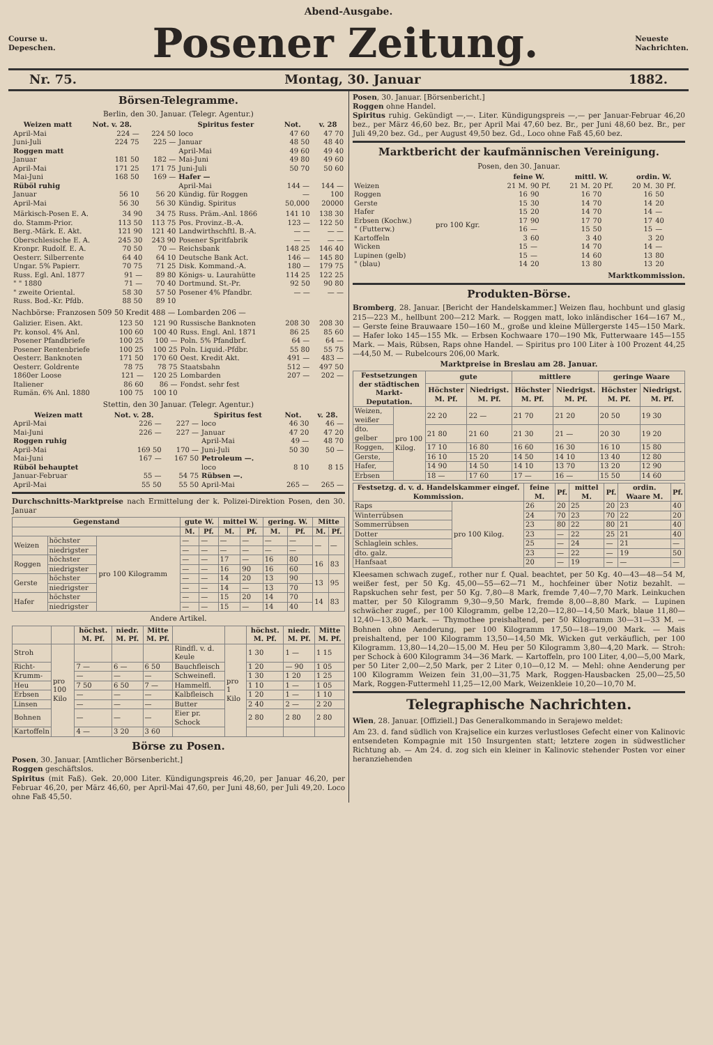Abend-Ausgabe.
Course u.
Depeschen.
Posener Zeitung.
Neueste
Nachrichten.
Nr. 75. Montag, 30. Januar 1882.
Börsen-Telegramme.
Berlin, den 30. Januar. (Telegr. Agentur.)
| Weizen matt | Not. v. 28. | | Spiritus fester | Not. | v. 28 |
| --- | --- | --- | --- | --- | --- |
| April-Mai | 224 — | 224 50 | loco | 47 60 | 47 70 |
| Juni-Juli | 224 75 | 225 — | Januar | 48 50 | 48 40 |
| Roggen matt | | | April-Mai | 49 60 | 49 40 |
| Januar | 181 50 | 182 — | Mai-Juni | 49 80 | 49 60 |
| April-Mai | 171 25 | 171 75 | Juni-Juli | 50 70 | 50 60 |
| Mai-Juni | 168 50 | 169 — | Hafer — | | |
| Rüböl ruhig | | | April-Mai | 144 — | 144 — |
| Januar | 56 10 | 56 20 | Kündig. für Roggen | — | 100 |
| April-Mai | 56 30 | 56 30 | Kündig. Spiritus | 50,000 | 20000 |
| Märkisch-Posen E. A. | 34 90 | 34 75 | Russ. Präm.-Anl. 1866 | 141 10 | 138 30 |
| do. Stamm-Prior. | 113 50 | 113 75 | Pos. Provinz.-B.-A. | 123 — | 122 50 |
| Berg.-Märk. E. Akt. | 121 90 | 121 40 | Landwirthschftl. B.-A. | — — | — — |
| Oberschlesische E. A. | 245 30 | 243 90 | Posener Spritfabrik | — — | — — |
| Kronpr. Rudolf. E. A. | 70 50 | 70 — | Reichsbank | 148 25 | 146 40 |
| Oesterr. Silberrente | 64 40 | 64 10 | Deutsche Bank Act. | 146 — | 145 80 |
| Ungar. 5% Papierr. | 70 75 | 71 25 | Disk. Kommand.-A. | 180 — | 179 75 |
| Russ. Egl. Anl. 1877 | 91 — | 89 80 | Königs- u. Laurahütte | 114 25 | 122 25 |
| " " 1880 | 71 — | 70 40 | Dortmund. St.-Pr. | 92 50 | 90 80 |
| " zweite Oriental. | 58 30 | 57 50 | Posener 4% Pfandbr. | — — | — — |
| Russ. Bod.-Kr. Pfdb. | 88 50 | 89 10 | | | |
Nachbörse: Franzosen 509 50 Kredit 488 — Lombarden 206 —
| Galizier. Eisen. Akt. | 123 50 | 121 90 | Russische Banknoten | 208 30 | 208 30 |
| Pr. konsol. 4% Anl. | 100 60 | 100 40 | Russ. Engl. Anl. 1871 | 86 25 | 85 60 |
| Posener Pfandbriefe | 100 25 | 100 — | Poln. 5% Pfandbrf. | 64 — | 64 — |
| Posener Rentenbriefe | 100 25 | 100 25 | Poln. Liquid.-Pfdbr. | 55 80 | 55 75 |
| Oesterr. Banknoten | 171 50 | 170 60 | Oest. Kredit Akt. | 491 — | 483 — |
| Oesterr. Goldrente | 78 75 | 78 75 | Staatsbahn | 512 — | 497 50 |
| 1860er Loose | 121 — | 120 25 | Lombarden | 207 — | 202 — |
| Italiener | 86 60 | 86 — | Fondst. sehr fest | | |
| Rumän. 6% Anl. 1880 | 100 75 | 100 10 | | | |
Stettin, den 30 Januar. (Telegr. Agentur.)
| Weizen matt | Not. v. 28. | | Spiritus fest | Not. | v. 28. |
| --- | --- | --- | --- | --- | --- |
| April-Mai | 226 — | 227 — | loco | 46 30 | 46 — |
| Mai-Juni | 226 — | 227 — | Januar | 47 20 | 47 20 |
| Roggen ruhig | | | April-Mai | 49 — | 48 70 |
| April-Mai | 169 50 | 170 — | Juni-Juli | 50 30 | 50 — |
| Mai-Juni | 167 — | 167 50 | Petroleum —. | | |
| Rüböl behauptet | | | loco | 8 10 | 8 15 |
| Januar-Februar | 55 — | 54 75 | Rübsen —. | | |
| April-Mai | 55 50 | 55 50 | April-Mai | 265 — | 265 — |
Durchschnitts-Marktpreise nach Ermittelung der k. Polizei-Direktion Posen, den 30. Januar
| Gegenstand | | | gute W. | | mittel W. | | gering. W. | | Mitte | |
| --- | --- | --- | --- | --- | --- | --- | --- | --- | --- | --- |
| | | | M. | Pf. | M. | Pf. | M. | Pf. | M. | Pf. |
| Weizen | höchster | pro 100 Kilogramm | — | — | — | — | — | — | — | — |
| | niedrigster | | — | — | — | — | — | — | | |
| Roggen | höchster | | — | — | 17 | — | 16 | 80 | 16 | 83 |
| | niedrigster | | — | — | 16 | 90 | 16 | 60 | | |
| Gerste | höchster | | — | — | 14 | 20 | 13 | 90 | 13 | 95 |
| | niedrigster | | — | — | 14 | — | 13 | 70 | | |
| Hafer | höchster | | — | — | 15 | 20 | 14 | 70 | 14 | 83 |
| | niedrigster | | — | — | 15 | — | 14 | 40 | | |
Andere Artikel.
| | | höchst. M. Pf. | niedr. M. Pf. | Mitte M. Pf. | | | höchst. M. Pf. | niedr. M. Pf. | Mitte M. Pf. |
| --- | --- | --- | --- | --- | --- | --- | --- | --- | --- |
| Stroh | pro 100 Kilo | | | | Rindfl. v. d. Keule | pro 1 Kilo | 1 30 | 1 — | 1 15 |
| Richt- | | 7 — | 6 — | 6 50 | Bauchfleisch | | 1 20 | — 90 | 1 05 |
| Krumm- | | — | — | — | Schweinefl. | | 1 30 | 1 20 | 1 25 |
| Heu | | 7 50 | 6 50 | 7 — | Hammelfl. | | 1 10 | 1 — | 1 05 |
| Erbsen | | — | — | — | Kalbfleisch | | 1 20 | 1 — | 1 10 |
| Linsen | | — | — | — | Butter | | 2 40 | 2 — | 2 20 |
| Bohnen | | — | — | — | Eier pr. Schock | | 2 80 | 2 80 | 2 80 |
| Kartoffeln | | 4 — | 3 20 | 3 60 | | | | | |
Börse zu Posen.
Posen, 30. Januar. [Amtlicher Börsenbericht.]
Roggen geschäftslos.
Spiritus (mit Faß). Gek. 20,000 Liter. Kündigungspreis 46,20, per Januar 46,20, per Februar 46,20, per März 46,60, per April-Mai 47,60, per Juni 48,60, per Juli 49,20. Loco ohne Faß 45,50.
Posen, 30. Januar. [Börsenbericht.]
Roggen ohne Handel.
Spiritus ruhig. Gekündigt —,—. Liter. Kündigungspreis —,— per Januar-Februar 46,20 bez., per März 46,60 bez. Br., per April Mai 47,60 bez. Br., per Juni 48,60 bez. Br., per Juli 49,20 bez. Gd., per August 49,50 bez. Gd., Loco ohne Faß 45,60 bez.
Marktbericht der kaufmännischen Vereinigung.
Posen, den 30. Januar.
| | | feine W. | | mittl. W. | | ordin. W. | |
| --- | --- | --- | --- | --- | --- | --- | --- |
| Weizen | pro 100 Kgr. | 21 M. | 90 Pf. | 21 M. | 20 Pf. | 20 M. | 30 Pf. |
| Roggen | | 16 | 90 | 16 | 70 | 16 | 50 |
| Gerste | | 15 | 30 | 14 | 70 | 14 | 20 |
| Hafer | | 15 | 20 | 14 | 70 | 14 | — |
| Erbsen (Kochw.) | | 17 | 90 | 17 | 70 | 17 | 40 |
| " (Futterw.) | | 16 | — | 15 | 50 | 15 | — |
| Kartoffeln | | 3 | 60 | 3 | 40 | 3 | 20 |
| Wicken | | 15 | — | 14 | 70 | 14 | — |
| Lupinen (gelb) | | 15 | — | 14 | 60 | 13 | 80 |
| " (blau) | | 14 | 20 | 13 | 80 | 13 | 20 |
Marktkommission.
Produkten-Börse.
Bromberg, 28. Januar. [Bericht der Handelskammer.] Weizen flau, hochbunt und glasig 215—223 M., hellbunt 200—212 Mark. — Roggen matt, loko inländischer 164—167 M., — Gerste feine Brauwaare 150—160 M., große und kleine Müllergerste 145—150 Mark. — Hafer loko 145—155 Mk. — Erbsen Kochwaare 170—190 Mk, Futterwaare 145—155 Mark. — Mais, Rübsen, Raps ohne Handel. — Spiritus pro 100 Liter à 100 Prozent 44,25—44,50 M. — Rubelcours 206,00 Mark.
Marktpreise in Breslau am 28. Januar.
| Festsetzungen der städtischen Markt-Deputation. | | gute | | mittlere | | geringe Waare | |
| --- | --- | --- | --- | --- | --- | --- | --- |
| | | Höchster M. Pf. | Niedrigst. M. Pf. | Höchster M. Pf. | Niedrigst. M. Pf. | Höchster M. Pf. | Niedrigst. M. Pf. |
| Weizen, weißer | pro 100 Kilog. | 22 20 | 22 — | 21 70 | 21 20 | 20 50 | 19 30 |
| dto. gelber | | 21 80 | 21 60 | 21 30 | 21 — | 20 30 | 19 20 |
| Roggen, | | 17 10 | 16 80 | 16 60 | 16 30 | 16 10 | 15 80 |
| Gerste, | | 16 10 | 15 20 | 14 50 | 14 10 | 13 40 | 12 80 |
| Hafer, | | 14 90 | 14 50 | 14 10 | 13 70 | 13 20 | 12 90 |
| Erbsen | | 18 — | 17 60 | 17 — | 16 — | 15 50 | 14 60 |
| Festsetzg. d. v. d. Handelskammer eingef. Kommission. | | feine M. | Pf. | mittel M. | Pf. | ordin. Waare M. | Pf. |
| --- | --- | --- | --- | --- | --- | --- | --- |
| Raps | pro 100 Kilog. | 26 | 20 | 25 | 20 | 23 | 40 |
| Winterrübsen | | 24 | 70 | 23 | 70 | 22 | 20 |
| Sommerrübsen | | 23 | 80 | 22 | 80 | 21 | 40 |
| Dotter | | 23 | — | 22 | 25 | 21 | 40 |
| Schlaglein schles. | | 25 | — | 24 | — | 21 | — |
| dto. galz. | | 23 | — | 22 | — | 19 | 50 |
| Hanfsaat | | 20 | — | 19 | — | — | — |
Kleesamen schwach zugef., rother nur f. Qual. beachtet, per 50 Kg. 40—43—48—54 M, weißer fest, per 50 Kg. 45,00—55—62—71 M., hochfeiner über Notiz bezahlt. — Rapskuchen sehr fest, per 50 Kg. 7,80—8 Mark, fremde 7,40—7,70 Mark. Leinkuchen matter, per 50 Kilogramm 9,30—9,50 Mark, fremde 8,00—8,80 Mark. — Lupinen schwächer zugef., per 100 Kilogramm, gelbe 12,20—12,80—14,50 Mark, blaue 11,80—12,40—13,80 Mark. — Thymothee preishaltend, per 50 Kilogramm 30—31—33 M. — Bohnen ohne Aenderung, per 100 Kilogramm 17,50—18—19,00 Mark. — Mais preishaltend, per 100 Kilogramm 13,50—14,50 Mk. Wicken gut verkäuflich, per 100 Kilogramm. 13,80—14,20—15,00 M. Heu per 50 Kilogramm 3,80—4,20 Mark. — Stroh: per Schock à 600 Kilogramm 34—36 Mark. — Kartoffeln, pro 100 Liter, 4,00—5,00 Mark, per 50 Liter 2,00—2,50 Mark, per 2 Liter 0,10—0,12 M. — Mehl: ohne Aenderung per 100 Kilogramm Weizen fein 31,00—31,75 Mark, Roggen-Hausbacken 25,00—25,50 Mark, Roggen-Futtermehl 11,25—12,00 Mark, Weizenkleie 10,20—10,70 M.
Telegraphische Nachrichten.
Wien, 28. Januar. [Offiziell.] Das Generalkommando in Serajewo meldet:
Am 23. d. fand südlich von Krajselice ein kurzes verlustloses Gefecht einer von Kalinovic entsendeten Kompagnie mit 150 Insurgenten statt; letztere zogen in südwestlicher Richtung ab. — Am 24. d. zog sich ein kleiner in Kalinovic stehender Posten vor einer heranziehenden